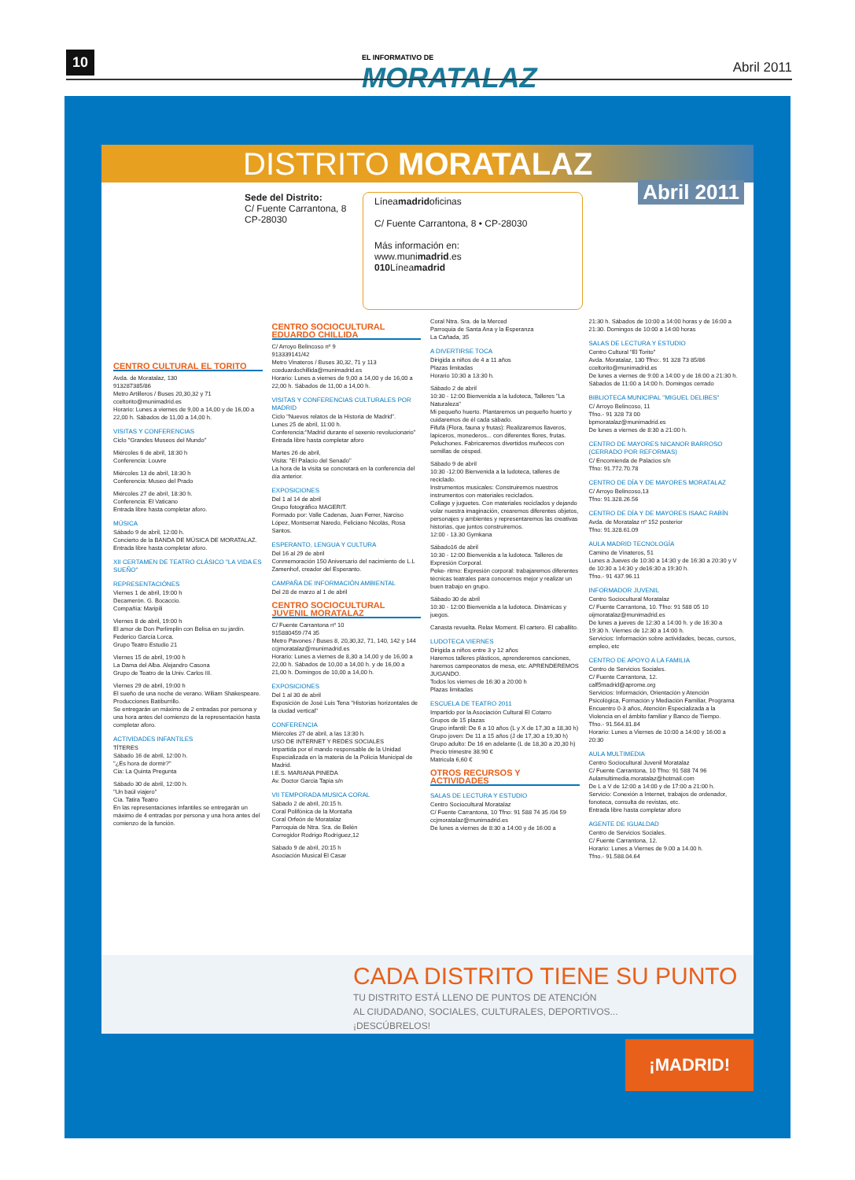10 EL INFORMATIVO DE
MORATALAZ
Abril 2011
DISTRITO MORATALAZ
Abril 2011
Sede del Distrito:
C/ Fuente Carrantona, 8
CP-28030
Líneamadridoficinas
C/ Fuente Carrantona, 8 • CP-28030
Más información en:
www.munimadrid.es
010 Líneamadrid
CENTRO CULTURAL EL TORITO
Avda. de Moratalaz, 130
913287385/86
Metro Artilleros / Buses 20,30,32 y 71
cceltorito@munimadrid.es
Horario: Lunes a viernes de 9,00 a 14,00 y de 16,00 a 22,00 h. Sábados de 11,00 a 14,00 h.
VISITAS Y CONFERENCIAS
Ciclo "Grandes Museos del Mundo"
Miércoles 6 de abril, 18:30 h
Conferencia: Louvre
Miércoles 13 de abril, 18:30 h
Conferencia: Museo del Prado
Miércoles 27 de abril, 18:30 h.
Conferencia: El Vaticano
Entrada libre hasta completar aforo.
MÚSICA
Sábado 9 de abril, 12:00 h.
Concierto de la BANDA DE MÚSICA DE MORATALAZ.
Entrada libre hasta completar aforo.
XII CERTAMEN DE TEATRO CLÁSICO "LA VIDA ES SUEÑO"
REPRESENTACIÓNES
Viernes 1 de abril, 19:00 h
Decamerón. G. Bocaccio.
Compañía: Maripili
Viernes 8 de abril, 19:00 h
El amor de Don Perlimplin con Belisa en su jardín. Federico García Lorca.
Grupo Teatro Estudio 21
Viernes 15 de abril, 19:00 h
La Dama del Alba. Alejandro Casona
Grupo de Teatro de la Univ. Carlos III.
Viernes 29 de abril, 19:00 h
El sueño de una noche de verano. Wiliam Shakespeare. Producciones Batiburrillo.
Se entregarán un máximo de 2 entradas por persona y una hora antes del comienzo de la representación hasta completar aforo.
ACTIVIDADES INFANTILES
TÍTERES
Sábado 16 de abril, 12:00 h.
"¿Es hora de dormir?"
Cia: La Quinta Pregunta
Sábado 30 de abril, 12:00 h.
"Un baúl viajero"
Cía. Tatira Teatro
En las representaciones infantiles se entregarán un máximo de 4 entradas por persona y una hora antes del comienzo de la función.
CENTRO SOCIOCULTURAL EDUARDO CHILLIDA
C/ Arroyo Belincoso nº 9
913339141/42
Metro Vinateros / Buses 30,32, 71 y 113
cceduardochillida@munimadrid.es
Horario: Lunes a viernes de 9,00 a 14,00 y de 16,00 a 22,00 h. Sábados de 11,00 a 14,00 h.
VISITAS Y CONFERENCIAS CULTURALES POR MADRID
Ciclo "Nuevos relatos de la Historia de Madrid".
Lunes 25 de abril, 11:00 h.
Conferencia:"Madrid durante el sexenio revolucionario"
Entrada libre hasta completar aforo
Martes 26 de abril,
Visita: "El Palacio del Senado"
La hora de la visita se concretará en la conferencia del día anterior.
EXPOSICIONES
Del 1 al 14 de abril
Grupo fotográfico MAGERIT.
Formado por: Valle Cadenas, Juan Ferrer, Narciso López, Montserrat Naredo, Feliciano Nicolás, Rosa Santos.
ESPERANTO, LENGUA Y CULTURA
Del 16 al 29 de abril
Conmemoración 150 Aniversario del nacimiento de L.L Zamenhof, creador del Esperanto.
CAMPAÑA DE INFORMACIÓN AMBIENTAL
Del 28 de marzo al 1 de abril
CENTRO SOCIOCULTURAL JUVENIL MORATALAZ
C/ Fuente Carrantona nº 10
915880459 /74 35
Metro Pavones / Buses 8, 20,30,32, 71, 140, 142 y 144
ccjmoratalaz@munimadrid.es
Horario: Lunes a viernes de 8,30 a 14,00 y de 16,00 a 22,00 h. Sábados de 10,00 a 14,00 h. y de 16,00 a 21,00 h. Domingos de 10,00 a 14,00 h.
EXPOSICIONES
Del 1 al 30 de abril
Exposición de José Luis Tena "Historias horizontales de la ciudad vertical"
CONFERENCIA
Miércoles 27 de abril, a las 13:30 h.
USO DE INTERNET Y REDES SOCIALES
Impartida por el mando responsable de la Unidad Especializada en la materia de la Policía Municipal de Madrid.
I.E.S. MARIANA PINEDA
Av. Doctor Garcia Tapia s/n
VII TEMPORADA MUSICA CORAL
Sábado 2 de abril, 20:15 h.
Coral Polifónica de la Montaña
Coral Orfeón de Moratalaz
Parroquia de Ntra. Sra. de Belén
Corregidor Rodrigo Rodríguez,12
Sábado 9 de abril, 20:15 h
Asociación Musical El Casar
Coral Ntra. Sra. de la Merced
Parroquia de Santa Ana y la Esperanza
La Cañada, 35
A DIVERTIRSE TOCA
Dirigida a niños de 4 a 11 años
Plazas limitadas
Horario 10:30 a 13:30 h.
Sábado 2 de abril
10:30 - 12:00 Bienvenida a la ludoteca, Talleres "La Naturaleza"
Mi pequeño huerto. Plantaremos un pequeño huerto y cuidaremos de él cada sábado.
Fifufá (Flora, fauna y frutas): Realizaremos llaveros, lapiceros, monederos... con diferentes flores, frutas.
Peluchones. Fabricaremos divertidos muñecos con semillas de césped.
Sábado 9 de abril
10:30 -12:00 Bienvenida a la ludoteca, talleres de reciclado.
Instrumentos musicales: Construiremos nuestros instrumentos con materiales reciclados.
Collage y juguetes. Con materiales reciclados y dejando volar nuestra imaginación, crearemos diferentes objetos, personajes y ambientes y representaremos las creativas historias, que juntos construiremos.
12:00 - 13.30 Gymkana
Sábado16 de abril
10:30 - 12:00 Bienvenida a la ludoteca. Talleres de Expresión Corporal.
Peke- ritmo: Expresión corporal: trabajaremos diferentes técnicas teatrales para conocernos mejor y realizar un buen trabajo en grupo.
Sábado 30 de abril
10:30 - 12:00 Bienvenida a la ludoteca. Dinámicas y juegos.
Canasta revuelta. Relax Moment. El cartero. El caballito.
LUDOTECA VIERNES
Dirigida a niños entre 3 y 12 años
Haremos talleres plásticos, aprenderemos canciones, haremos campeonatos de mesa, etc. APRENDEREMOS JUGANDO.
Todos los viernes de 16:30 a 20:00 h
Plazas limitadas
ESCUELA DE TEATRO 2011
Impartido por la Asociación Cultural El Cotarro
Grupos de 15 plazas
Grupo infantil: De 6 a 10 años (L y X de 17,30 a 18,30 h)
Grupo joven: De 11 a 15 años (J de 17,30 a 19,30 h)
Grupo adulto: De 16 en adelante (L de 18,30 a 20,30 h)
Precio trimestre 38.90 €
Matricula 6,60 €
OTROS RECURSOS Y ACTIVIDADES
SALAS DE LECTURA Y ESTUDIO
Centro Sociocultural Moratalaz
C/ Fuente Carrantona, 10 Tfno: 91 588 74 35 /04 59
ccjmoratalaz@munimadrid.es
De lunes a viernes de 8:30 a 14:00 y de 16:00 a
21:30 h. Sábados de 10:00 a 14:00 horas y de 16:00 a 21:30. Domingos de 10:00 a 14:00 horas
SALAS DE LECTURA Y ESTUDIO
Centro Cultural "El Torito"
Avda. Moratalaz, 130 Tfno:. 91 328 73 85/86
cceltorito@munimadrid.es
De lunes a viernes de 9:00 a 14:00 y de 16:00 a 21:30 h. Sábados de 11:00 a 14:00 h. Domingos cerrado
BIBLIOTECA MUNICIPAL "MIGUEL DELIBES"
C/ Arroyo Belincoso, 11
Tfno.- 91 328 73 00
bpmoratalaz@munimadrid.es
De lunes a viernes de 8:30 a 21:00 h.
CENTRO DE MAYORES NICANOR BARROSO (CERRADO POR REFORMAS)
C/ Encomienda de Palacios s/n
Tfno: 91.772.70.78
CENTRO DE DÍA Y DE MAYORES MORATALAZ
C/ Arroyo Belincoso,13
Tfno: 91.328.26.56
CENTRO DE DÍA Y DE MAYORES ISAAC RABÍN
Avda. de Moratalaz nº 152 posterior
Tfno: 91.328.61.09
AULA MADRID TECNOLOGÍA
Camino de Vinateros, 51
Lunes a Jueves de 10:30 a 14:30 y de 16:30 a 20:30 y V de 10:30 a 14:30 y de16:30 a 19:30 h.
Tfno.- 91 437.96.11
INFORMADOR JUVENIL
Centro Sociocultural Moratalaz
C/ Fuente Carrantona, 10. Tfno: 91 588 05 10
oijmoratalaz@munimadrid.es
De lunes a jueves de 12:30 a 14:00 h. y de 16:30 a 19:30 h. Viernes de 12:30 a 14:00 h.
Servicios: Información sobre actividades, becas, cursos, empleo, etc
CENTRO DE APOYO A LA FAMILIA
Centro de Servicios Sociales.
C/ Fuente Carrantona, 12.
calf5madrid@aprome.org
Servicios: Información, Orientación y Atención Psicológica, Formación y Mediación Familiar, Programa Encuentro 0-3 años, Atención Especializada a la Violencia en el ámbito familiar y Banco de Tiempo.
Tfno.- 91.564.81.84
Horario: Lunes a Viernes de 10:00 a 14:00 y 16:00 a 20:30
AULA MULTIMEDIA
Centro Sociocultural Juvenil Moratalaz
C/ Fuente Carrantona, 10 Tfno: 91 588 74 96
Aulamultimedia.moratalaz@hotmail.com
De L a V de 12:00 a 14:00 y de 17:00 a 21:00 h.
Servicio: Conexión a Internet, trabajos de ordenador, fonoteca, consulta de revistas, etc.
Entrada libre hasta completar aforo
AGENTE DE IGUALDAD
Centro de Servicios Sociales.
C/ Fuente Carrantona, 12.
Horario: Lunes a Viernes de 9.00 a 14.00 h.
Tfno.- 91.588.04.64
CADA DISTRITO TIENE SU PUNTO
TU DISTRITO ESTÁ LLENO DE PUNTOS DE ATENCIÓN
AL CIUDADANO, SOCIALES, CULTURALES, DEPORTIVOS...
¡DESCÚBRELOS!
¡MADRID!